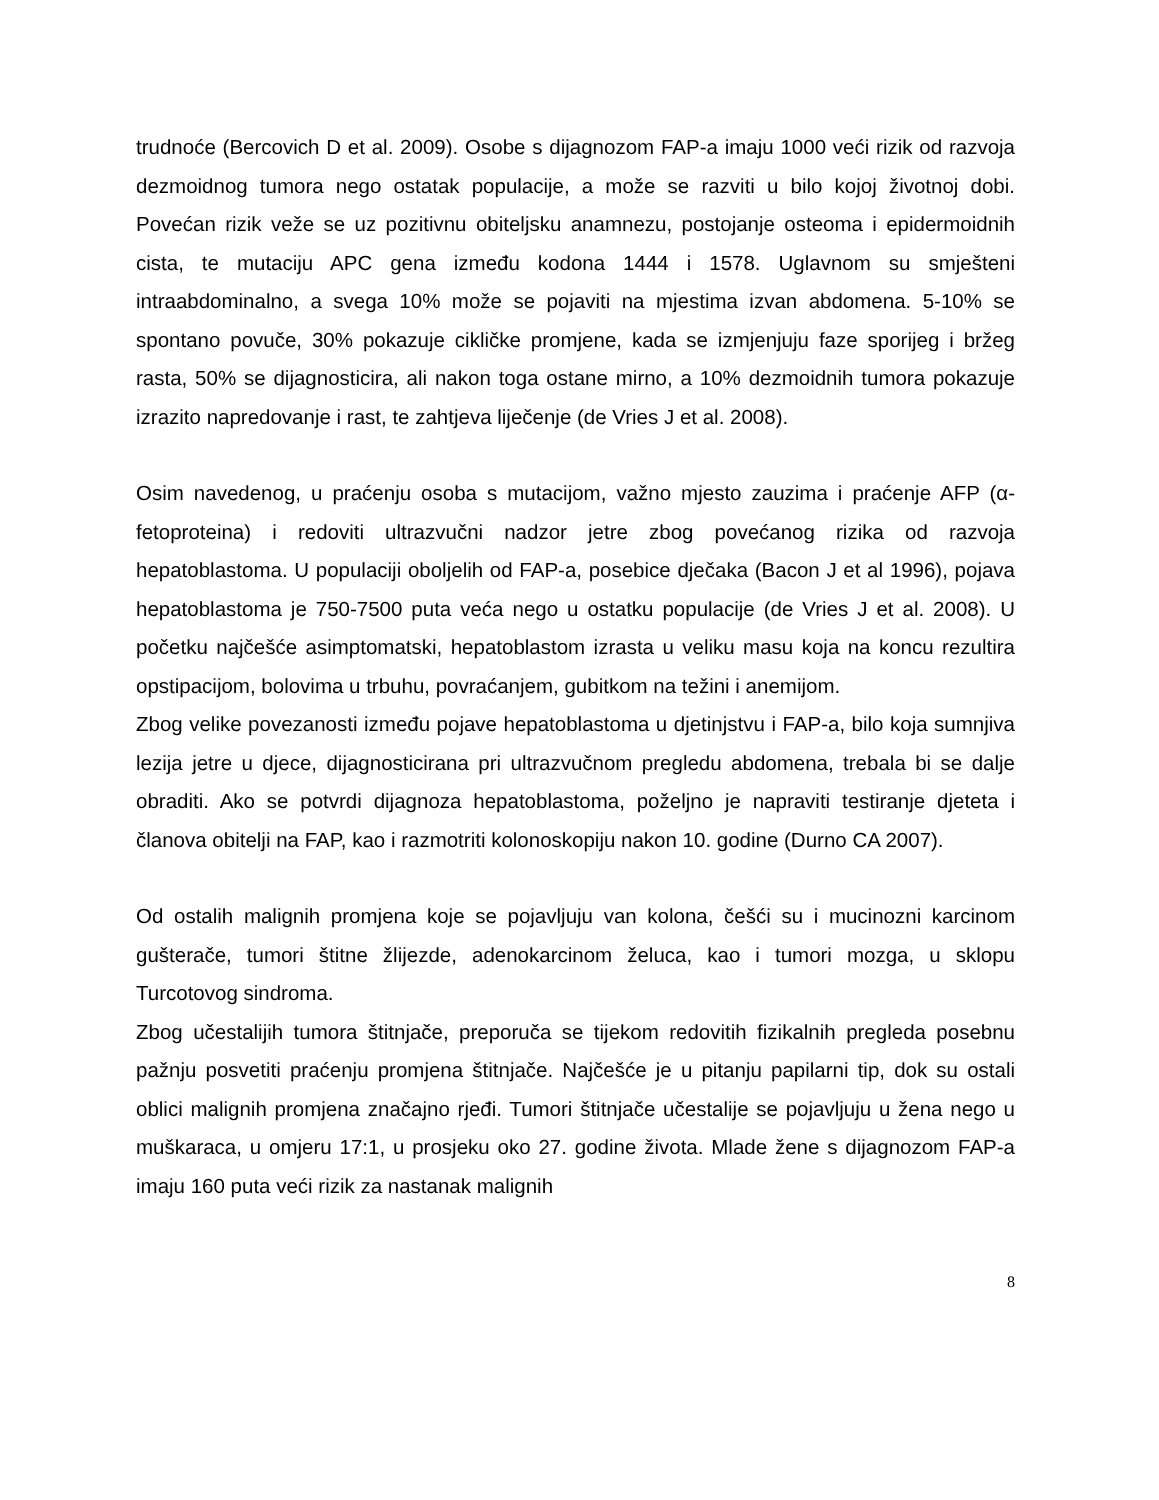trudnoće (Bercovich D et al. 2009). Osobe s dijagnozom FAP-a imaju 1000 veći rizik od razvoja dezmoidnog tumora nego ostatak populacije, a može se razviti u bilo kojoj životnoj dobi. Povećan rizik veže se uz pozitivnu obiteljsku anamnezu, postojanje osteoma i epidermoidnih cista, te mutaciju APC gena između kodona 1444 i 1578. Uglavnom su smješteni intraabdominalno, a svega 10% može se pojaviti na mjestima izvan abdomena. 5-10% se spontano povuče, 30% pokazuje cikličke promjene, kada se izmjenjuju faze sporijeg i bržeg rasta, 50% se dijagnosticira, ali nakon toga ostane mirno, a 10% dezmoidnih tumora pokazuje izrazito napredovanje i rast, te zahtjeva liječenje (de Vries J et al. 2008).
Osim navedenog, u praćenju osoba s mutacijom, važno mjesto zauzima i praćenje AFP (α-fetoproteina) i redoviti ultrazvučni nadzor jetre zbog povećanog rizika od razvoja hepatoblastoma. U populaciji oboljelih od FAP-a, posebice dječaka (Bacon J et al 1996), pojava hepatoblastoma je 750-7500 puta veća nego u ostatku populacije (de Vries J et al. 2008). U početku najčešće asimptomatski, hepatoblastom izrasta u veliku masu koja na koncu rezultira opstipacijom, bolovima u trbuhu, povraćanjem, gubitkom na težini i anemijom.
Zbog velike povezanosti između pojave hepatoblastoma u djetinjstvu i FAP-a, bilo koja sumnjiva lezija jetre u djece, dijagnosticirana pri ultrazvučnom pregledu abdomena, trebala bi se dalje obraditi. Ako se potvrdi dijagnoza hepatoblastoma, poželjno je napraviti testiranje djeteta i članova obitelji na FAP, kao i razmotriti kolonoskopiju nakon 10. godine (Durno CA 2007).
Od ostalih malignih promjena koje se pojavljuju van kolona, češći su i mucinozni karcinom gušterače, tumori štitne žlijezde, adenokarcinom želuca, kao i tumori mozga, u sklopu Turcotovog sindroma.
Zbog učestalijih tumora štitnjače, preporuča se tijekom redovitih fizikalnih pregleda posebnu pažnju posvetiti praćenju promjena štitnjače. Najčešće je u pitanju papilarni tip, dok su ostali oblici malignih promjena značajno rjeđi. Tumori štitnjače učestalije se pojavljuju u žena nego u muškaraca, u omjeru 17:1, u prosjeku oko 27. godine života. Mlade žene s dijagnozom FAP-a imaju 160 puta veći rizik za nastanak malignih
8